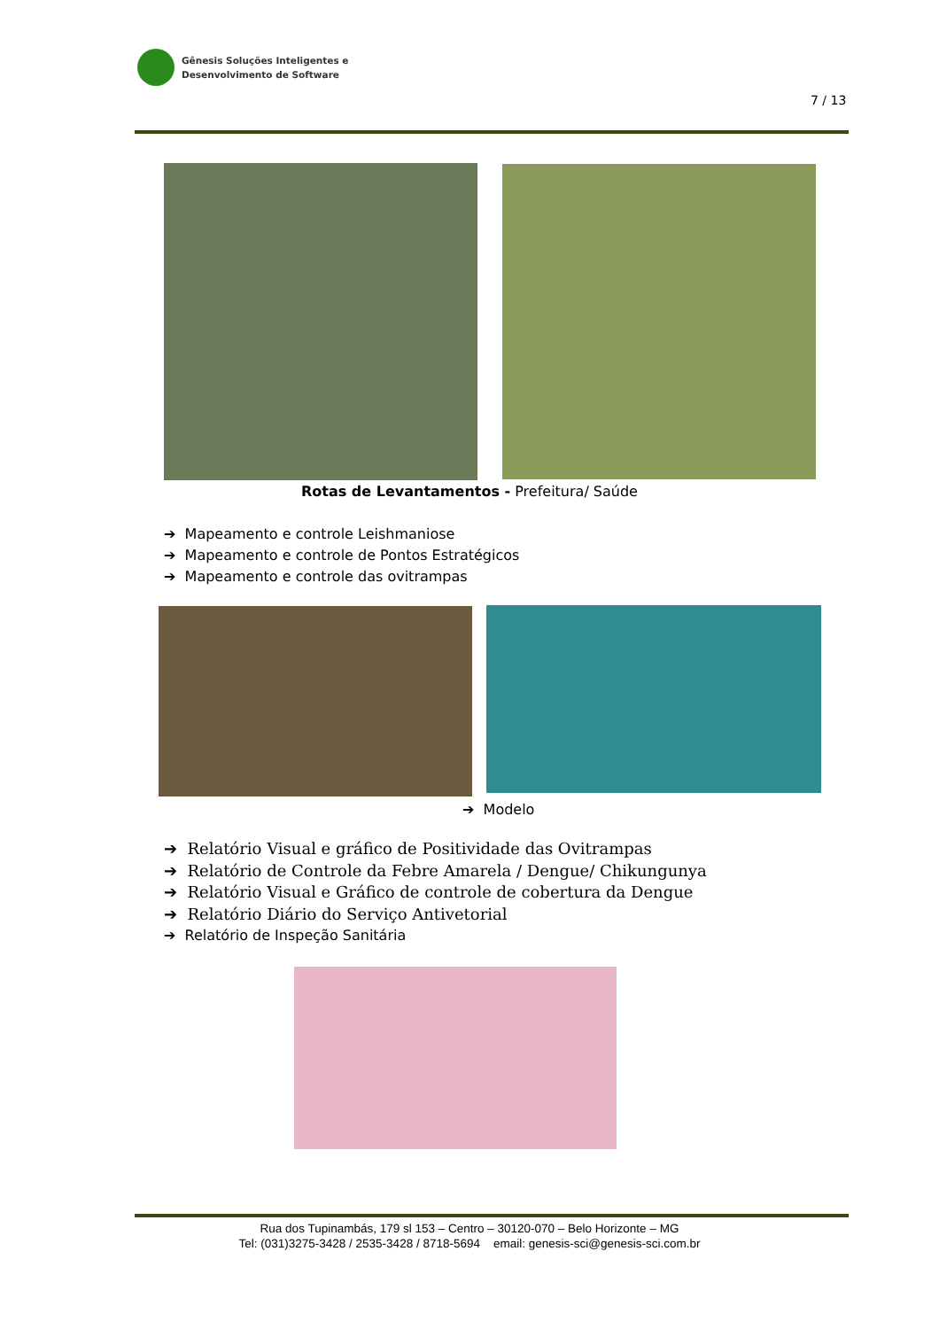Gênesis Soluções Inteligentes e
Desenvolvimento de Software
7 / 13
Rotas de Levantamentos - Prefeitura/ Saúde
➔ Mapeamento e controle Leishmaniose
➔ Mapeamento e controle de Pontos Estratégicos
➔ Mapeamento e controle das ovitrampas
➔ Modelo
➔ Relatório Visual e gráfico de Positividade das Ovitrampas
➔ Relatório de Controle da Febre Amarela / Dengue/ Chikungunya
➔ Relatório Visual e Gráfico de controle de cobertura da Dengue
➔ Relatório Diário do Serviço Antivetorial
➔ Relatório de Inspeção Sanitária
Rua dos Tupinambás, 179 sl 153 – Centro – 30120-070 – Belo Horizonte – MG
Tel: (031)3275-3428 / 2535-3428 / 8718-5694 email: genesis-sci@genesis-sci.com.br